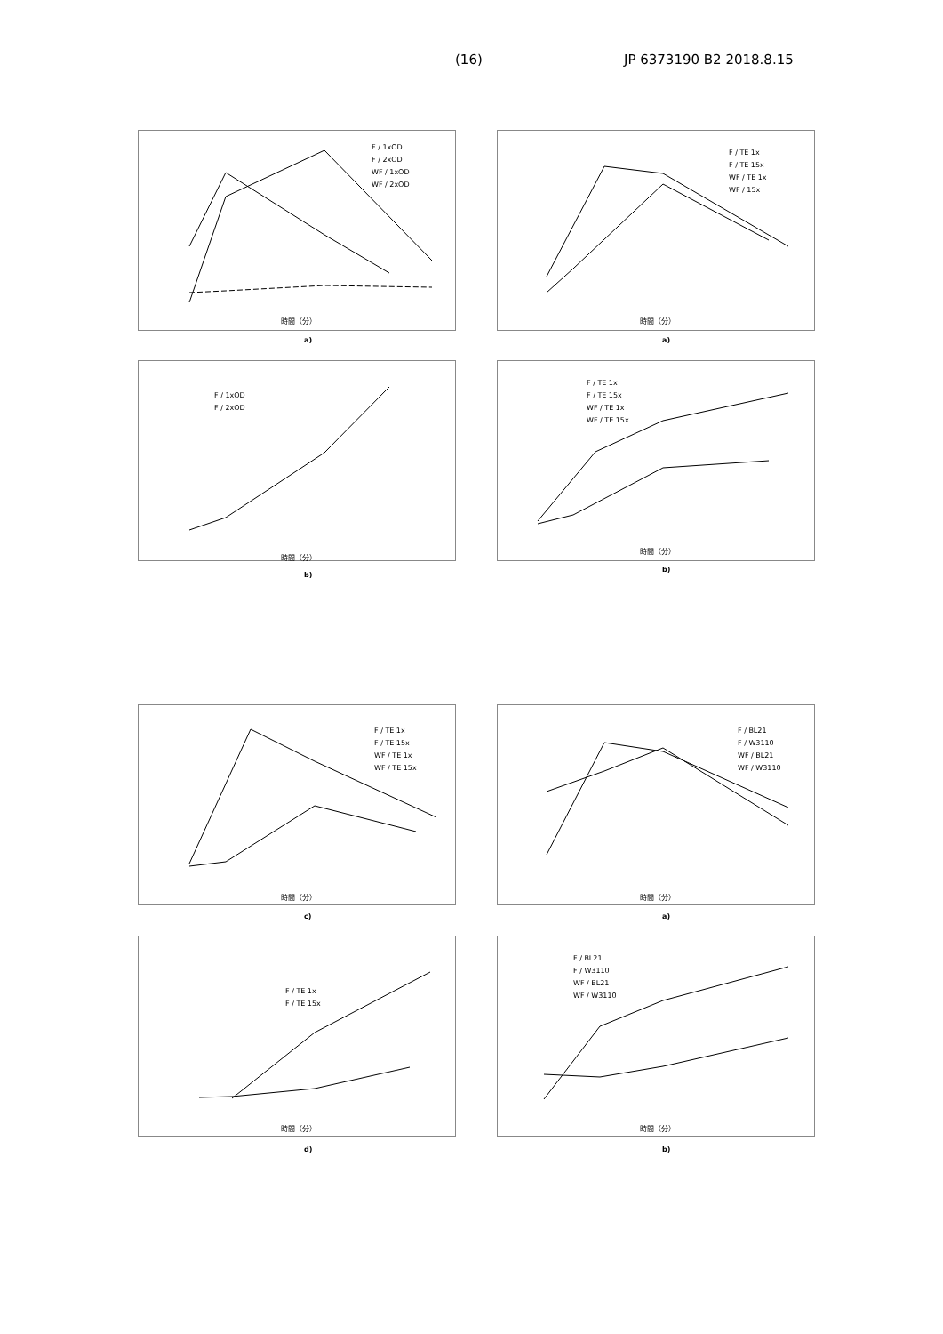(16) JP 6373190 B2 2018.8.15
F / 1xOD
F / 2xOD
WF / 1xOD
WF / 2xOD
時間（分）
a)
F / TE 1x
F / TE 15x
WF / TE 1x
WF / 15x
時間（分）
a)
F / 1xOD
F / 2xOD
時間（分）
b)
F / TE 1x
F / TE 15x
WF / TE 1x
WF / TE 15x
時間（分）
b)
F / TE 1x
F / TE 15x
WF / TE 1x
WF / TE 15x
時間（分）
c)
F / BL21
F / W3110
WF / BL21
WF / W3110
時間（分）
a)
F / TE 1x
F / TE 15x
時間（分）
d)
F / BL21
F / W3110
WF / BL21
WF / W3110
時間（分）
b)